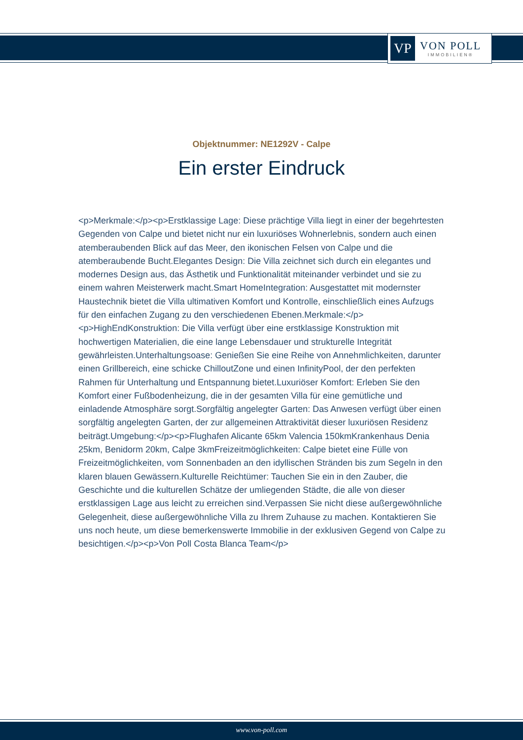VP
VON POLL
IMMOBILIEN®
Objektnummer: NE1292V - Calpe
Ein erster Eindruck
<p>Merkmale:</p><p>Erstklassige Lage: Diese prächtige Villa liegt in einer der begehrtesten Gegenden von Calpe und bietet nicht nur ein luxuriöses Wohnerlebnis, sondern auch einen atemberaubenden Blick auf das Meer, den ikonischen Felsen von Calpe und die atemberaubende Bucht.Elegantes Design: Die Villa zeichnet sich durch ein elegantes und modernes Design aus, das Ästhetik und Funktionalität miteinander verbindet und sie zu einem wahren Meisterwerk macht.Smart HomeIntegration: Ausgestattet mit modernster Haustechnik bietet die Villa ultimativen Komfort und Kontrolle, einschließlich eines Aufzugs für den einfachen Zugang zu den verschiedenen Ebenen.Merkmale:</p><p>HighEndKonstruktion: Die Villa verfügt über eine erstklassige Konstruktion mit hochwertigen Materialien, die eine lange Lebensdauer und strukturelle Integrität gewährleisten.Unterhaltungsoase: Genießen Sie eine Reihe von Annehmlichkeiten, darunter einen Grillbereich, eine schicke ChilloutZone und einen InfinityPool, der den perfekten Rahmen für Unterhaltung und Entspannung bietet.Luxuriöser Komfort: Erleben Sie den Komfort einer Fußbodenheizung, die in der gesamten Villa für eine gemütliche und einladende Atmosphäre sorgt.Sorgfältig angelegter Garten: Das Anwesen verfügt über einen sorgfältig angelegten Garten, der zur allgemeinen Attraktivität dieser luxuriösen Residenz beiträgt.Umgebung:</p><p>Flughafen Alicante 65km Valencia 150kmKrankenhaus Denia 25km, Benidorm 20km, Calpe 3kmFreizeitmöglichkeiten: Calpe bietet eine Fülle von Freizeitmöglichkeiten, vom Sonnenbaden an den idyllischen Stränden bis zum Segeln in den klaren blauen Gewässern.Kulturelle Reichtümer: Tauchen Sie ein in den Zauber, die Geschichte und die kulturellen Schätze der umliegenden Städte, die alle von dieser erstklassigen Lage aus leicht zu erreichen sind.Verpassen Sie nicht diese außergewöhnliche Gelegenheit, diese außergewöhnliche Villa zu Ihrem Zuhause zu machen. Kontaktieren Sie uns noch heute, um diese bemerkenswerte Immobilie in der exklusiven Gegend von Calpe zu besichtigen.</p><p>Von Poll Costa Blanca Team</p>
www.von-poll.com